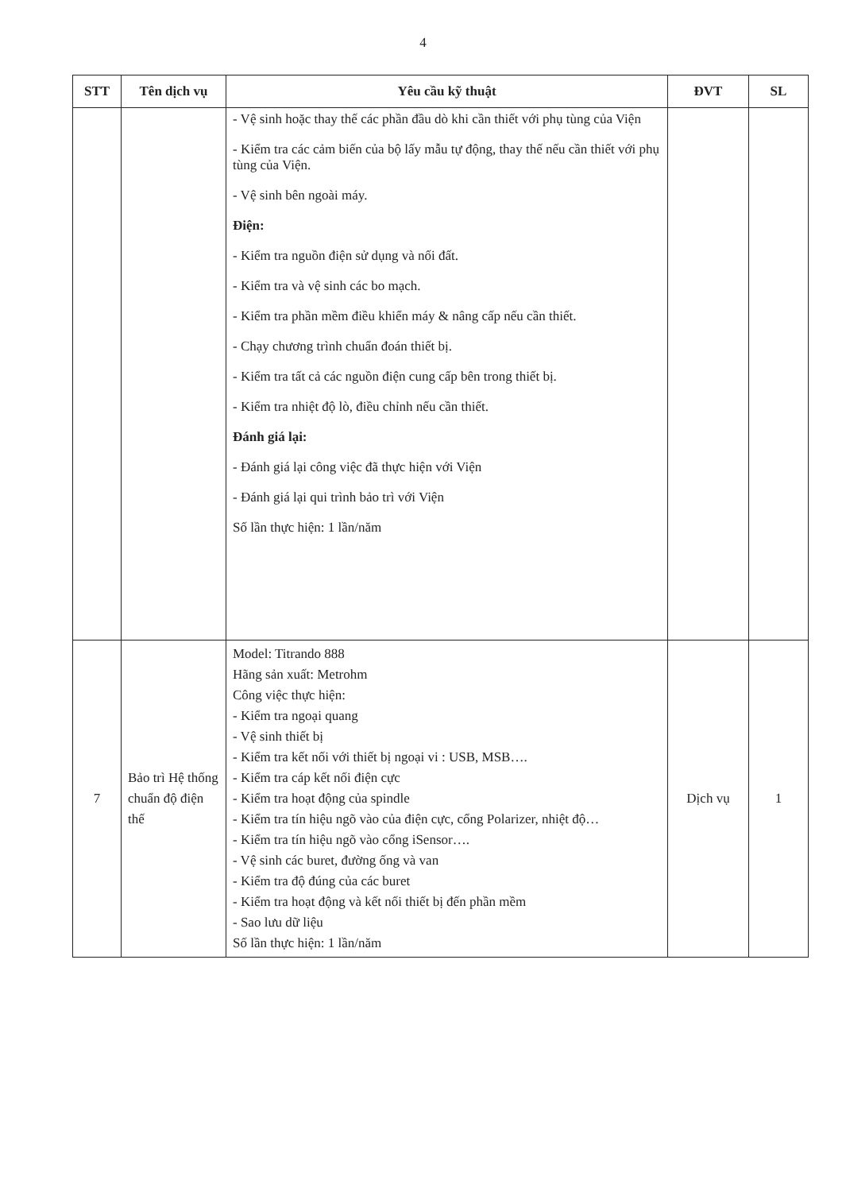4
| STT | Tên dịch vụ | Yêu cầu kỹ thuật | ĐVT | SL |
| --- | --- | --- | --- | --- |
| | | - Vệ sinh hoặc thay thế các phần đầu dò khi cần thiết với phụ tùng của Viện - Kiểm tra các cảm biến của bộ lấy mẫu tự động, thay thế nếu cần thiết với phụ tùng của Viện. - Vệ sinh bên ngoài máy. Điện: - Kiểm tra nguồn điện sử dụng và nối đất. - Kiểm tra và vệ sinh các bo mạch. - Kiểm tra phần mềm điều khiển máy & nâng cấp nếu cần thiết. - Chạy chương trình chuẩn đoán thiết bị. - Kiểm tra tất cả các nguồn điện cung cấp bên trong thiết bị. - Kiểm tra nhiệt độ lò, điều chỉnh nếu cần thiết. Đánh giá lại: - Đánh giá lại công việc đã thực hiện với Viện - Đánh giá lại qui trình bảo trì với Viện Số lần thực hiện: 1 lần/năm | | |
| 7 | Bảo trì Hệ thống chuẩn độ điện thế | Model: Titrando 888 Hãng sản xuất: Metrohm Công việc thực hiện: - Kiểm tra ngoại quang - Vệ sinh thiết bị - Kiểm tra kết nối với thiết bị ngoại vi : USB, MSB…. - Kiểm tra cáp kết nối điện cực - Kiểm tra hoạt động của spindle - Kiểm tra tín hiệu ngõ vào của điện cực, cổng Polarizer, nhiệt độ… - Kiểm tra tín hiệu ngõ vào cổng iSensor…. - Vệ sinh các buret, đường ống và van - Kiểm tra độ đúng của các buret - Kiểm tra hoạt động và kết nối thiết bị đến phần mềm - Sao lưu dữ liệu Số lần thực hiện: 1 lần/năm | Dịch vụ | 1 |